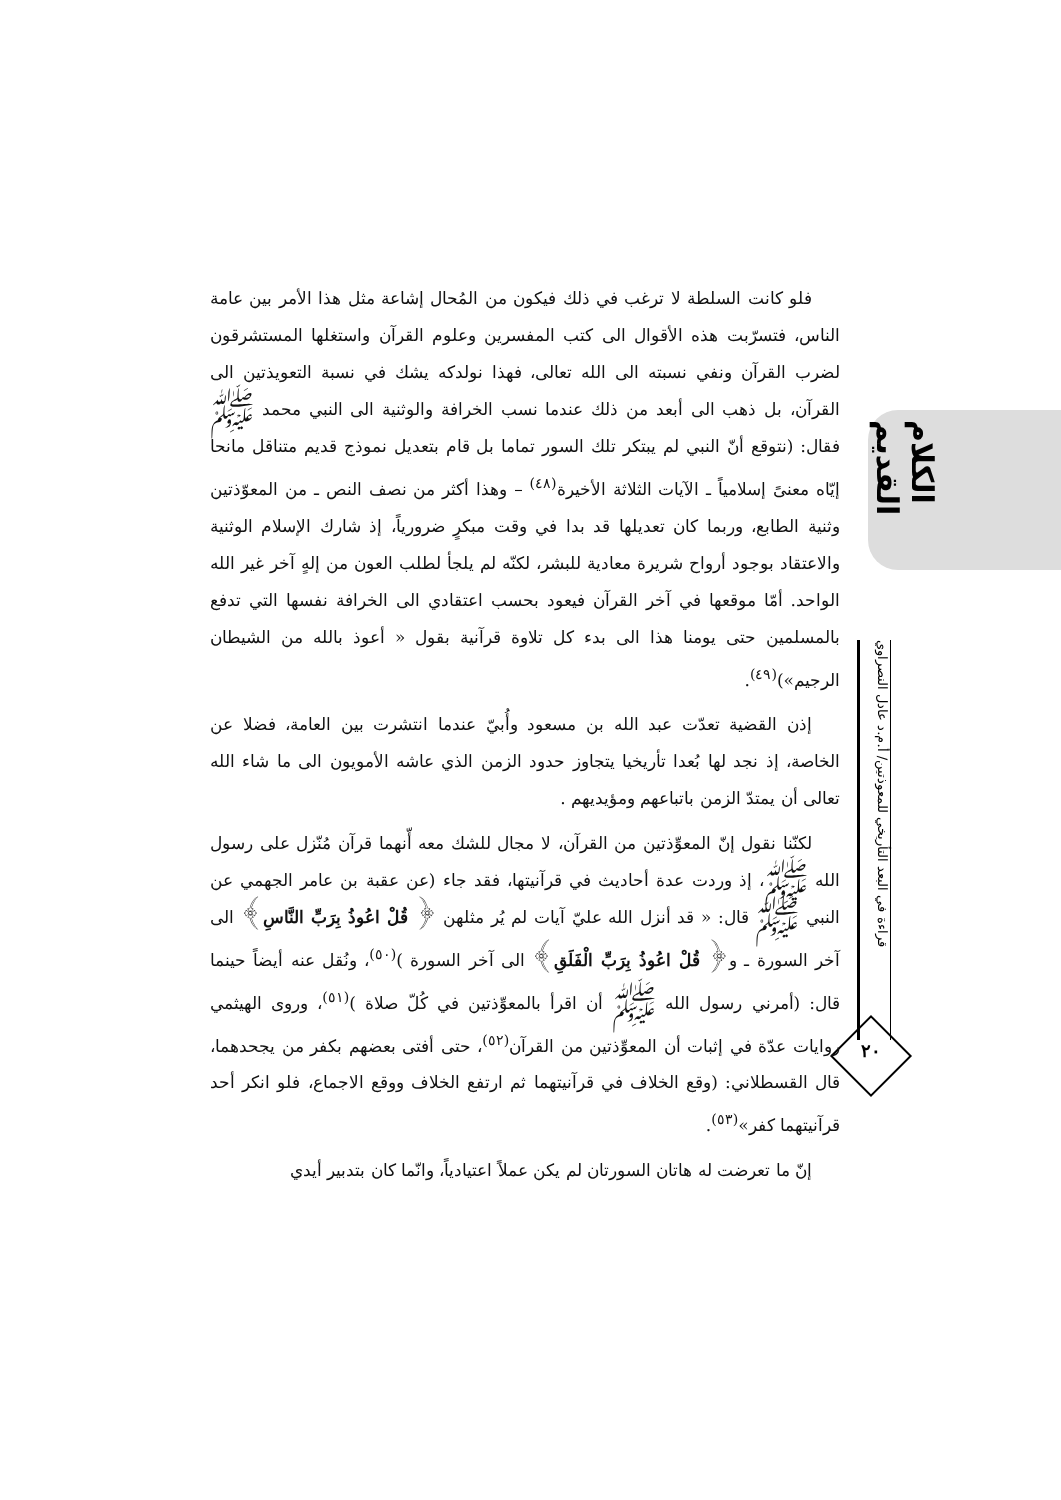الكلام القديم
قراءة في البعد التأريخي للمعوذتين/ أ.م.د عادل النصراوي
٢٠
فلو كانت السلطة لا ترغب في ذلك فيكون من المُحال إشاعة مثل هذا الأمر بين عامة الناس، فتسرّبت هذه الأقوال الى كتب المفسرين وعلوم القرآن واستغلها المستشرقون لضرب القرآن ونفي نسبته الى الله تعالى، فهذا نولدكه يشك في نسبة التعويذتين الى القرآن، بل ذهب الى أبعد من ذلك عندما نسب الخرافة والوثنية الى النبي محمد ﷺ فقال: (نتوقع أنّ النبي لم يبتكر تلك السور تماما بل قام بتعديل نموذج قديم متناقل مانحا إيّاه معنىً إسلامياً ـ الآيات الثلاثة الأخيرة<sup>(٤٨)</sup> – وهذا أكثر من نصف النص ـ من المعوّذتين وثنية الطابع، وربما كان تعديلها قد بدا في وقت مبكرٍ ضرورياً، إذ شارك الإسلام الوثنية والاعتقاد بوجود أرواح شريرة معادية للبشر، لكنّه لم يلجأ لطلب العون من إلهٍ آخر غير الله الواحد. أمّا موقعها في آخر القرآن فيعود بحسب اعتقادي الى الخرافة نفسها التي تدفع بالمسلمين حتى يومنا هذا الى بدء كل تلاوة قرآنية بقول « أعوذ بالله من الشيطان الرجيم»)<sup>(٤٩)</sup>.
إذن القضية تعدّت عبد الله بن مسعود وأُبيّ عندما انتشرت بين العامة، فضلا عن الخاصة، إذ نجد لها بُعدا تأريخيا يتجاوز حدود الزمن الذي عاشه الأمويون الى ما شاء الله تعالى أن يمتدّ الزمن باتباعهم ومؤيديهم .
لكنّنا نقول إنّ المعوِّذتين من القرآن، لا مجال للشك معه أّنهما قرآن مُنّزل على رسول الله ﷺ، إذ وردت عدة أحاديث في قرآنيتها، فقد جاء (عن عقبة بن عامر الجهمي عن النبي ﷺ قال: « قد أنزل الله عليّ آيات لم يُر مثلهن ﴿ قُلْ اعُوذُ بِرَبِّ النَّاسِ﴾ الى آخر السورة ـ و﴿ قُلْ اعُوذُ بِرَبِّ الْفَلَقِ﴾ الى آخر السورة )<sup>(٥٠)</sup>، ونُقل عنه أيضاً حينما قال: (أمرني رسول الله ﷺ أن اقرأ بالمعوِّذتين في كُلّ صلاة )<sup>(٥١)</sup>، وروى الهيثمي روايات عدّة في إثبات أن المعوِّذتين من القرآن<sup>(٥٢)</sup>، حتى أفتى بعضهم بكفر من يجحدهما، قال القسطلاني: (وقع الخلاف في قرآنيتهما ثم ارتفع الخلاف ووقع الاجماع، فلو انكر أحد قرآنيتهما كفر»<sup>(٥٣)</sup>.
إنّ ما تعرضت له هاتان السورتان لم يكن عملاً اعتيادياً، وانّما كان بتدبير أيدي